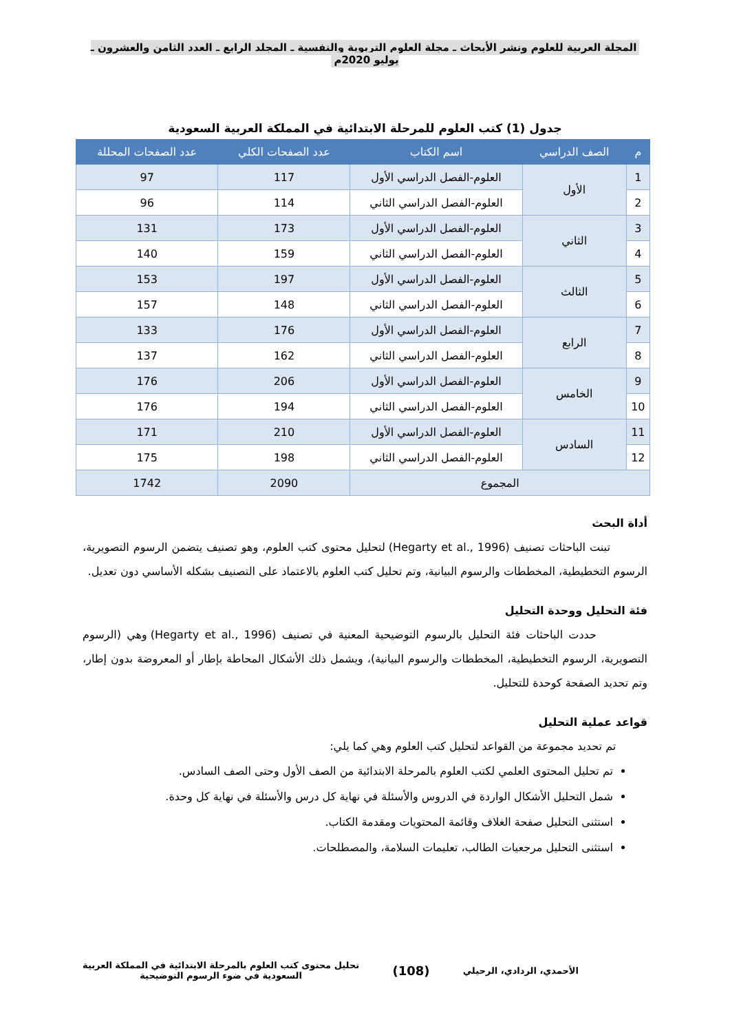المجلة العربية للعلوم ونشر الأبحاث ـ مجلة العلوم التربوية والنفسية ـ المجلد الرابع ـ العدد الثامن والعشرون ـ يوليو 2020م
جدول (1) كتب العلوم للمرحلة الابتدائية في المملكة العربية السعودية
| م | الصف الدراسي | اسم الكتاب | عدد الصفحات الكلي | عدد الصفحات المحللة |
| --- | --- | --- | --- | --- |
| 1 | الأول | العلوم-الفصل الدراسي الأول | 117 | 97 |
| 2 | | العلوم-الفصل الدراسي الثاني | 114 | 96 |
| 3 | الثاني | العلوم-الفصل الدراسي الأول | 173 | 131 |
| 4 | | العلوم-الفصل الدراسي الثاني | 159 | 140 |
| 5 | الثالث | العلوم-الفصل الدراسي الأول | 197 | 153 |
| 6 | | العلوم-الفصل الدراسي الثاني | 148 | 157 |
| 7 | الرابع | العلوم-الفصل الدراسي الأول | 176 | 133 |
| 8 | | العلوم-الفصل الدراسي الثاني | 162 | 137 |
| 9 | الخامس | العلوم-الفصل الدراسي الأول | 206 | 176 |
| 10 | | العلوم-الفصل الدراسي الثاني | 194 | 176 |
| 11 | السادس | العلوم-الفصل الدراسي الأول | 210 | 171 |
| 12 | | العلوم-الفصل الدراسي الثاني | 198 | 175 |
| المجموع | | | 2090 | 1742 |
أداة البحث
تبنت الباحثات تصنيف (Hegarty et al., 1996) لتحليل محتوى كتب العلوم، وهو تصنيف يتضمن الرسوم التصويرية، الرسوم التخطيطية، المخططات والرسوم البيانية، وتم تحليل كتب العلوم بالاعتماد على التصنيف بشكله الأساسي دون تعديل.
فئة التحليل ووحدة التحليل
حددت الباحثات فئة التحليل بالرسوم التوضيحية المعنية في تصنيف (Hegarty et al., 1996) وهي (الرسوم التصويرية، الرسوم التخطيطية، المخططات والرسوم البيانية)، ويشمل ذلك الأشكال المحاطة بإطار أو المعروضة بدون إطار، وتم تحديد الصفحة كوحدة للتحليل.
قواعد عملية التحليل
تم تحديد مجموعة من القواعد لتحليل كتب العلوم وهي كما يلي:
تم تحليل المحتوى العلمي لكتب العلوم بالمرحلة الابتدائية من الصف الأول وحتى الصف السادس.
شمل التحليل الأشكال الواردة في الدروس والأسئلة في نهاية كل درس والأسئلة في نهاية كل وحدة.
استثنى التحليل صفحة الغلاف وقائمة المحتويات ومقدمة الكتاب.
استثنى التحليل مرجعيات الطالب، تعليمات السلامة، والمصطلحات.
الأحمدي، الردادي، الرحيلي
(108)
تحليل محتوى كتب العلوم بالمرحلة الابتدائية في المملكة العربية
السعودية في ضوء الرسوم التوضيحية